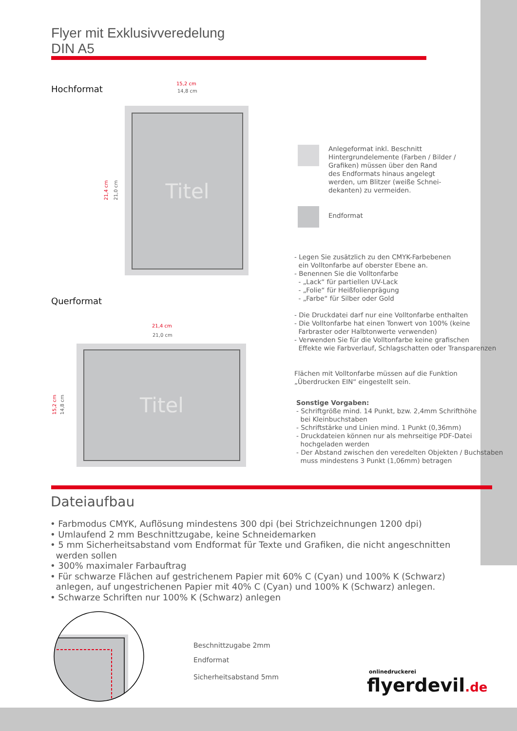Flyer mit Exklusivveredelung
DIN A5
Hochformat
15,2 cm
14,8 cm
Titel
21,4 cm
21,0 cm
Querformat
21,4 cm
21,0 cm
Titel
15,2 cm
14,8 cm
Anlegeformat inkl. Beschnitt
Hintergrundelemente (Farben / Bilder /
Grafiken) müssen über den Rand
des Endformats hinaus angelegt
werden, um Blitzer (weiße Schnei-
dekanten) zu vermeiden.
Endformat
- Legen Sie zusätzlich zu den CMYK-Farbebenen
ein Volltonfarbe auf oberster Ebene an.
- Benennen Sie die Volltonfarbe
- „Lack“ für partiellen UV-Lack
- „Folie“ für Heißfolienprägung
- „Farbe“ für Silber oder Gold
- Die Druckdatei darf nur eine Volltonfarbe enthalten
- Die Volltonfarbe hat einen Tonwert von 100% (keine
Farbraster oder Halbtonwerte verwenden)
- Verwenden Sie für die Volltonfarbe keine grafischen
Effekte wie Farbverlauf, Schlagschatten oder Transparenzen
Flächen mit Volltonfarbe müssen auf die Funktion
„Überdrucken EIN“ eingestellt sein.
Sonstige Vorgaben:
- Schriftgröße mind. 14 Punkt, bzw. 2,4mm Schrifthöhe
bei Kleinbuchstaben
- Schriftstärke und Linien mind. 1 Punkt (0,36mm)
- Druckdateien können nur als mehrseitige PDF-Datei
hochgeladen werden
- Der Abstand zwischen den veredelten Objekten / Buchstaben
muss mindestens 3 Punkt (1,06mm) betragen
Dateiaufbau
• Farbmodus CMYK, Auflösung mindestens 300 dpi (bei Strichzeichnungen 1200 dpi)
• Umlaufend 2 mm Beschnittzugabe, keine Schneidemarken
• 5 mm Sicherheitsabstand vom Endformat für Texte und Grafiken, die nicht angeschnitten
werden sollen
• 300% maximaler Farbauftrag
• Für schwarze Flächen auf gestrichenem Papier mit 60% C (Cyan) und 100% K (Schwarz)
anlegen, auf ungestrichenen Papier mit 40% C (Cyan) und 100% K (Schwarz) anlegen.
• Schwarze Schriften nur 100% K (Schwarz) anlegen
Beschnittzugabe 2mm
Endformat
Sicherheitsabstand 5mm
onlinedruckerei
flyerdevil.de